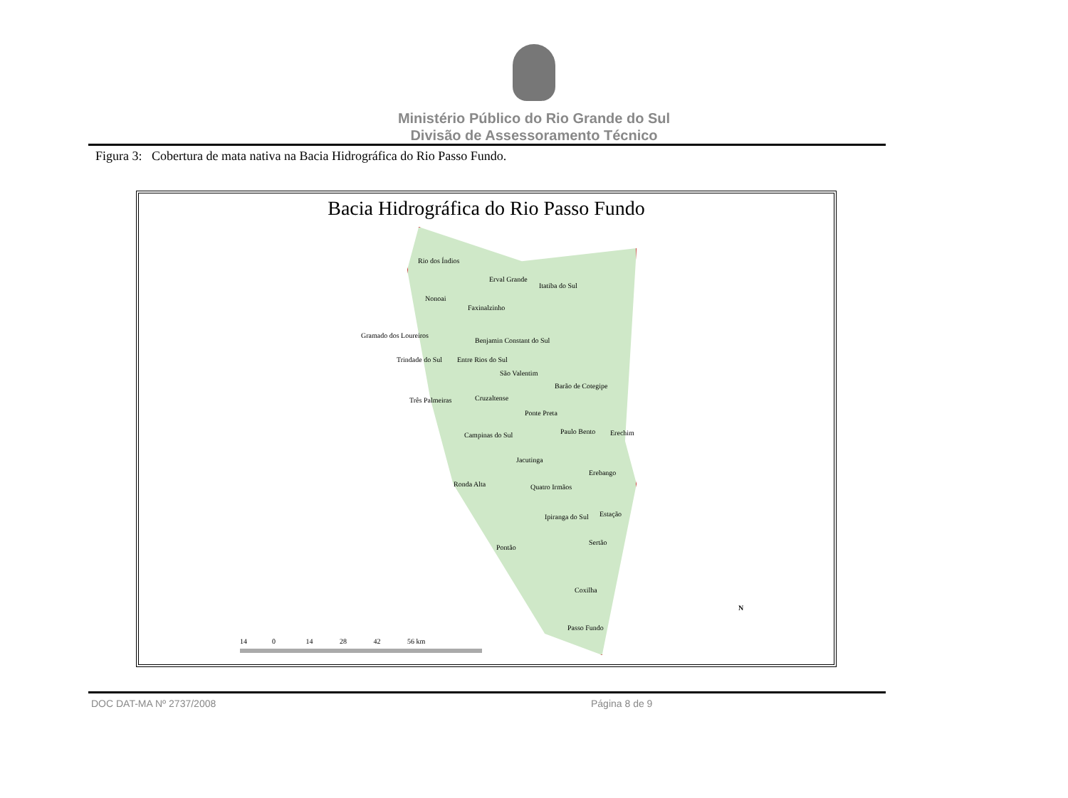Ministério Público do Rio Grande do Sul
Divisão de Assessoramento Técnico
Figura 3: Cobertura de mata nativa na Bacia Hidrográfica do Rio Passo Fundo.
Bacia Hidrográfica do Rio Passo Fundo
Rio dos Índios
Erval Grande
Itatiba do Sul
Nonoai
Faxinalzinho
Gramado dos Loureiros
Benjamin Constant do Sul
Trindade do Sul Entre Rios do Sul
São Valentim
Barão de Cotegipe
Três Palmeiras Cruzaltense
Ponte Preta
Paulo Bento Erechim Campinas do Sul
Jacutinga
Erebango
Ronda Alta Quatro Irmãos
Ipiranga do Sul Estação
Sertão
Pontão
Coxilha
Passo Fundo
N
14 0 14 28 42 56 km
DOC DAT-MA Nº 2737/2008 Página 8 de 9